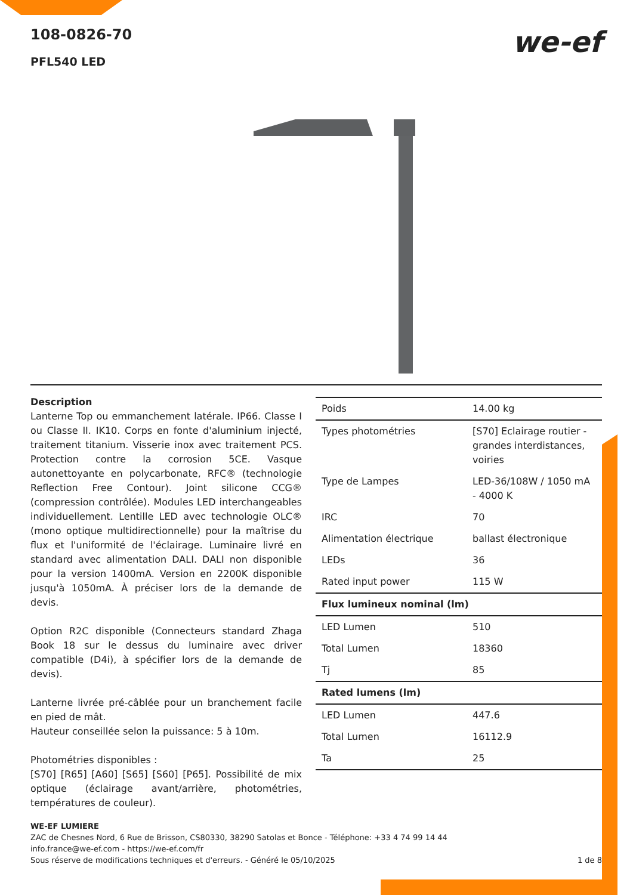108-0826-70
PFL540 LED
we-ef
Description
Lanterne Top ou emmanchement latérale. IP66. Classe I ou Classe II. IK10. Corps en fonte d'aluminium injecté, traitement titanium. Visserie inox avec traitement PCS. Protection contre la corrosion 5CE. Vasque autonettoyante en polycarbonate, RFC® (technologie Reflection Free Contour). Joint silicone CCG® (compression contrôlée). Modules LED interchangeables individuellement. Lentille LED avec technologie OLC® (mono optique multidirectionnelle) pour la maîtrise du flux et l'uniformité de l'éclairage. Luminaire livré en standard avec alimentation DALI. DALI non disponible pour la version 1400mA. Version en 2200K disponible jusqu'à 1050mA. À préciser lors de la demande de devis.
Option R2C disponible (Connecteurs standard Zhaga Book 18 sur le dessus du luminaire avec driver compatible (D4i), à spécifier lors de la demande de devis).
Lanterne livrée pré-câblée pour un branchement facile en pied de mât.
Hauteur conseillée selon la puissance: 5 à 10m.
Photométries disponibles :
[S70] [R65] [A60] [S65] [S60] [P65]. Possibilité de mix optique (éclairage avant/arrière, photométries, températures de couleur).
| Poids | 14.00 kg |
| Types photométries | [S70] Eclairage routier - grandes interdistances, voiries |
| Type de Lampes | LED-36/108W / 1050 mA - 4000 K |
| IRC | 70 |
| Alimentation électrique | ballast électronique |
| LEDs | 36 |
| Rated input power | 115 W |
| Flux lumineux nominal (lm) | |
| LED Lumen | 510 |
| Total Lumen | 18360 |
| Tj | 85 |
| Rated lumens (lm) | |
| LED Lumen | 447.6 |
| Total Lumen | 16112.9 |
| Ta | 25 |
WE-EF LUMIERE
ZAC de Chesnes Nord, 6 Rue de Brisson, CS80330, 38290 Satolas et Bonce - Téléphone: +33 4 74 99 14 44
info.france@we-ef.com - https://we-ef.com/fr
Sous réserve de modifications techniques et d'erreurs. - Généré le 05/10/2025 1 de 8